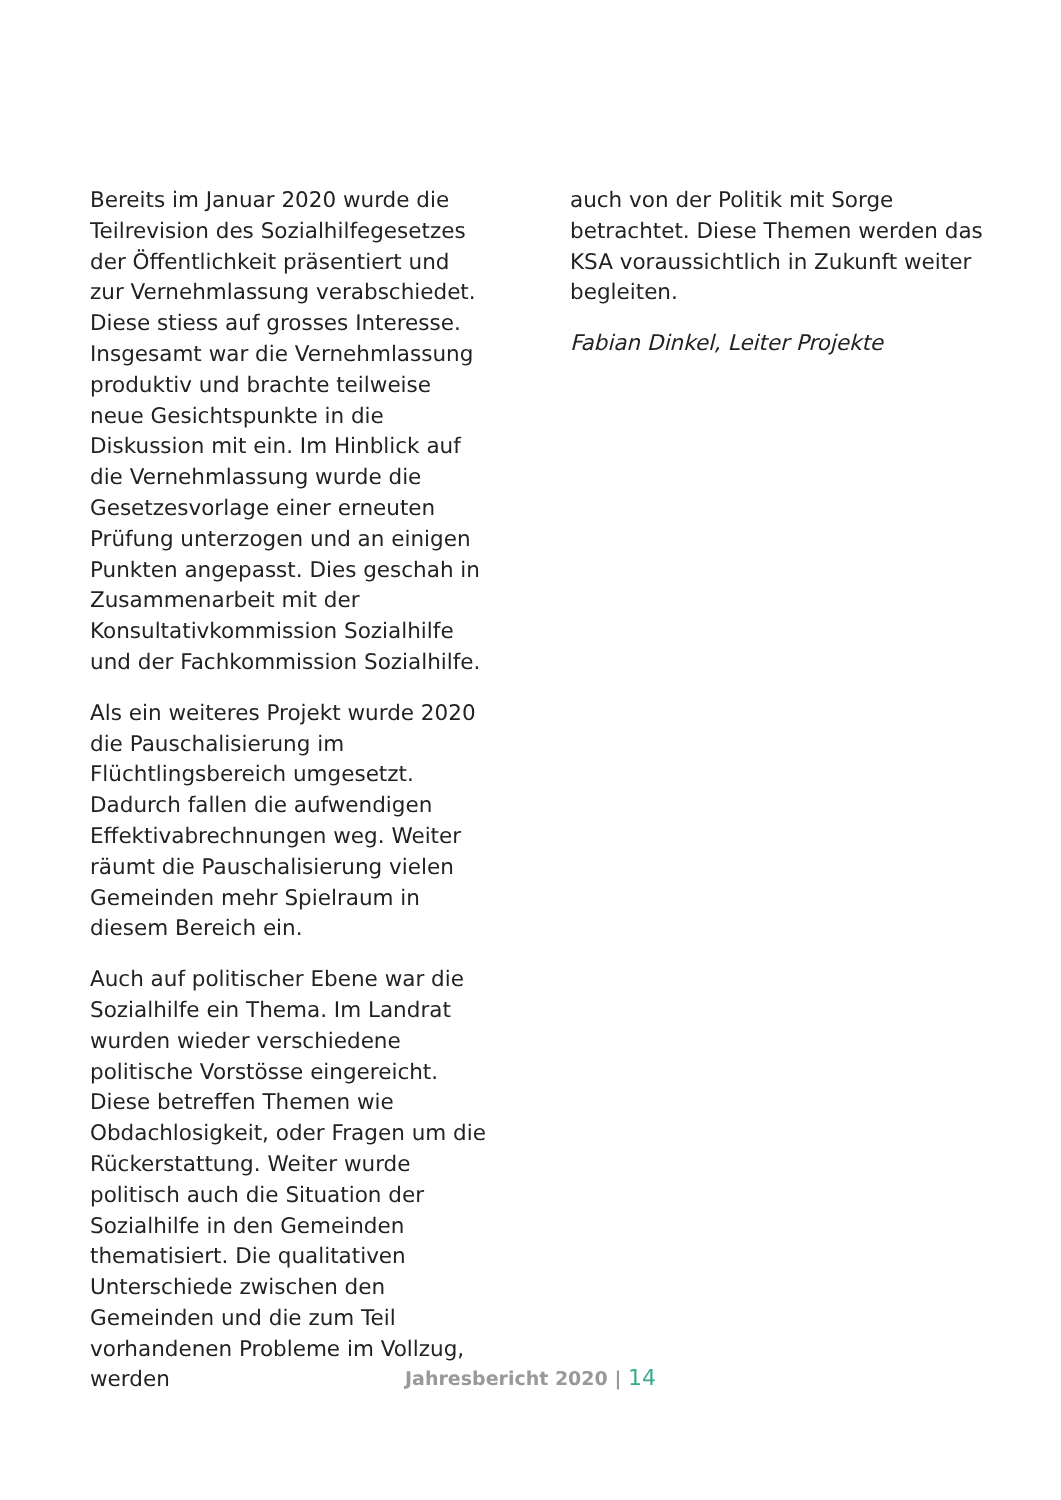Bereits im Januar 2020 wurde die Teilrevision des Sozialhilfegesetzes der Öffentlichkeit präsentiert und zur Vernehmlassung verabschiedet. Diese stiess auf grosses Interesse. Insgesamt war die Vernehmlassung produktiv und brachte teilweise neue Gesichtspunkte in die Diskussion mit ein. Im Hinblick auf die Vernehmlassung wurde die Gesetzesvorlage einer erneuten Prüfung unterzogen und an einigen Punkten angepasst. Dies geschah in Zusammenarbeit mit der Konsultativkommission Sozialhilfe und der Fachkommission Sozialhilfe.
Als ein weiteres Projekt wurde 2020 die Pauschalisierung im Flüchtlingsbereich umgesetzt. Dadurch fallen die aufwendigen Effektivabrechnungen weg. Weiter räumt die Pauschalisierung vielen Gemeinden mehr Spielraum in diesem Bereich ein.
Auch auf politischer Ebene war die Sozialhilfe ein Thema. Im Landrat wurden wieder verschiedene politische Vorstösse eingereicht. Diese betreffen Themen wie Obdachlosigkeit, oder Fragen um die Rückerstattung. Weiter wurde politisch auch die Situation der Sozialhilfe in den Gemeinden thematisiert. Die qualitativen Unterschiede zwischen den Gemeinden und die zum Teil vorhandenen Probleme im Vollzug, werden
auch von der Politik mit Sorge betrachtet. Diese Themen werden das KSA voraussichtlich in Zukunft weiter begleiten.
Fabian Dinkel, Leiter Projekte
Jahresbericht 2020 | 14